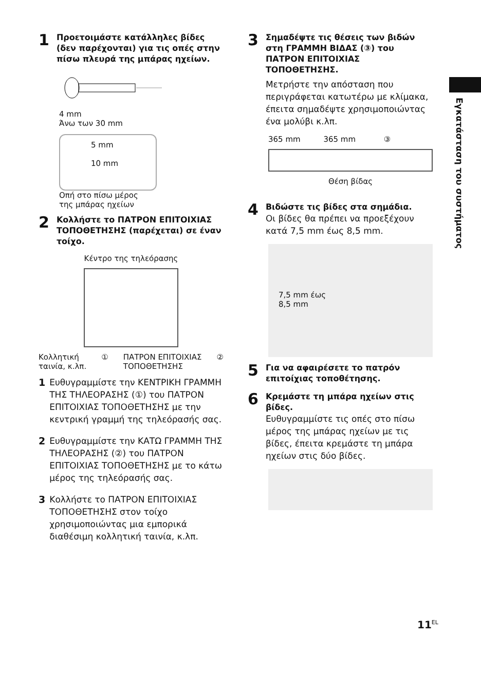Εγκατάσταση του συστήματος
1
Προετοιμάστε κατάλληλες βίδες (δεν παρέχονται) για τις οπές στην πίσω πλευρά της μπάρας ηχείων.
4 mm
Άνω των 30 mm
5 mm
10 mm
Οπή στο πίσω μέρος
της μπάρας ηχείων
2
Κολλήστε το ΠΑΤΡΟΝ ΕΠΙΤΟΙΧΙΑΣ ΤΟΠΟΘΕΤΗΣΗΣ (παρέχεται) σε έναν τοίχο.
Κέντρο της τηλεόρασης
Κολλητική
ταινία, κ.λπ. ① ΠΑΤΡΟΝ ΕΠΙΤΟΙΧΙΑΣ
ΤΟΠΟΘΕΤΗΣΗΣ ②
1 Ευθυγραμμίστε την ΚΕΝΤΡΙΚΗ ΓΡΑΜΜΗ ΤΗΣ ΤΗΛΕΟΡΑΣΗΣ (①) του ΠΑΤΡΟΝ ΕΠΙΤΟΙΧΙΑΣ ΤΟΠΟΘΕΤΗΣΗΣ με την κεντρική γραμμή της τηλεόρασής σας.
2 Ευθυγραμμίστε την ΚΑΤΩ ΓΡΑΜΜΗ ΤΗΣ ΤΗΛΕΟΡΑΣΗΣ (②) του ΠΑΤΡΟΝ ΕΠΙΤΟΙΧΙΑΣ ΤΟΠΟΘΕΤΗΣΗΣ με το κάτω μέρος της τηλεόρασής σας.
3 Κολλήστε το ΠΑΤΡΟΝ ΕΠΙΤΟΙΧΙΑΣ ΤΟΠΟΘΕΤΗΣΗΣ στον τοίχο χρησιμοποιώντας μια εμπορικά διαθέσιμη κολλητική ταινία, κ.λπ.
3
Σημαδέψτε τις θέσεις των βιδών στη ΓΡΑΜΜΗ ΒΙΔΑΣ (③) του ΠΑΤΡΟΝ ΕΠΙΤΟΙΧΙΑΣ ΤΟΠΟΘΕΤΗΣΗΣ.
Μετρήστε την απόσταση που περιγράφεται κατωτέρω με κλίμακα, έπειτα σημαδέψτε χρησιμοποιώντας ένα μολύβι κ.λπ.
365 mm 365 mm ③
Θέση βίδας
4
Βιδώστε τις βίδες στα σημάδια.
Οι βίδες θα πρέπει να προεξέχουν κατά 7,5 mm έως 8,5 mm.
7,5 mm έως
8,5 mm
5
Για να αφαιρέσετε το πατρόν επιτοίχιας τοποθέτησης.
6
Κρεμάστε τη μπάρα ηχείων στις βίδες.
Ευθυγραμμίστε τις οπές στο πίσω μέρος της μπάρας ηχείων με τις βίδες, έπειτα κρεμάστε τη μπάρα ηχείων στις δύο βίδες.
11<sup>EL</sup>